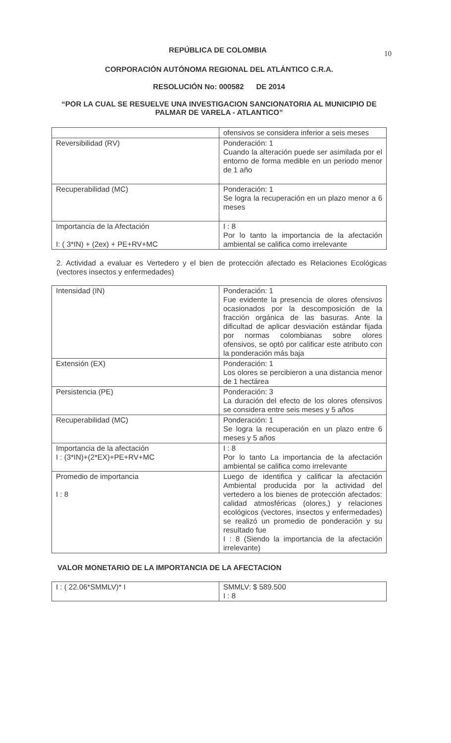10
REPÚBLICA DE COLOMBIA
CORPORACIÓN AUTÓNOMA REGIONAL DEL ATLÁNTICO C.R.A.
RESOLUCIÓN No: 000582 DE 2014
“POR LA CUAL SE RESUELVE UNA INVESTIGACION SANCIONATORIA AL MUNICIPIO DE PALMAR DE VARELA - ATLANTICO”
| | ofensivos se considera inferior a seis meses |
| Reversibilidad (RV) | Ponderación: 1 Cuando la alteración puede ser asimilada por el entorno de forma medible en un periodo menor de 1 año |
| Recuperabilidad (MC) | Ponderación: 1 Se logra la recuperación en un plazo menor a 6 meses |
| Importancia de la Afectación I: ( 3*IN) + (2ex) + PE+RV+MC | I : 8 Por lo tanto la importancia de la afectación ambiental se califica como irrelevante |
2. Actividad a evaluar es Vertedero y el bien de protección afectado es Relaciones Ecológicas (vectores insectos y enfermedades)
| Intensidad (IN) | Ponderación: 1 Fue evidente la presencia de olores ofensivos ocasionados por la descomposición de la fracción orgánica de las basuras. Ante la dificultad de aplicar desviación estándar fijada por normas colombianas sobre olores ofensivos, se optó por calificar este atributo con la ponderación más baja |
| Extensión (EX) | Ponderación: 1 Los olores se percibieron a una distancia menor de 1 hectárea |
| Persistencia (PE) | Ponderación: 3 La duración del efecto de los olores ofensivos se considera entre seis meses y 5 años |
| Recuperabilidad (MC) | Ponderación: 1 Se logra la recuperación en un plazo entre 6 meses y 5 años |
| Importancia de la afectación I : (3*IN)+(2*EX)+PE+RV+MC | I : 8 Por lo tanto La importancia de la afectación ambiental se califica como irrelevante |
| Promedio de importancia I : 8 | Luego de identifica y calificar la afectación Ambiental producida por la actividad del vertedero a los bienes de protección afectados: calidad atmosféricas (olores,) y relaciones ecológicos (vectores, insectos y enfermedades) se realizó un promedio de ponderación y su resultado fue I : 8 (Siendo la importancia de la afectación irrelevante) |
VALOR MONETARIO DE LA IMPORTANCIA DE LA AFECTACION
| I : ( 22.06*SMMLV)* I | SMMLV: $ 589.500 I : 8 |